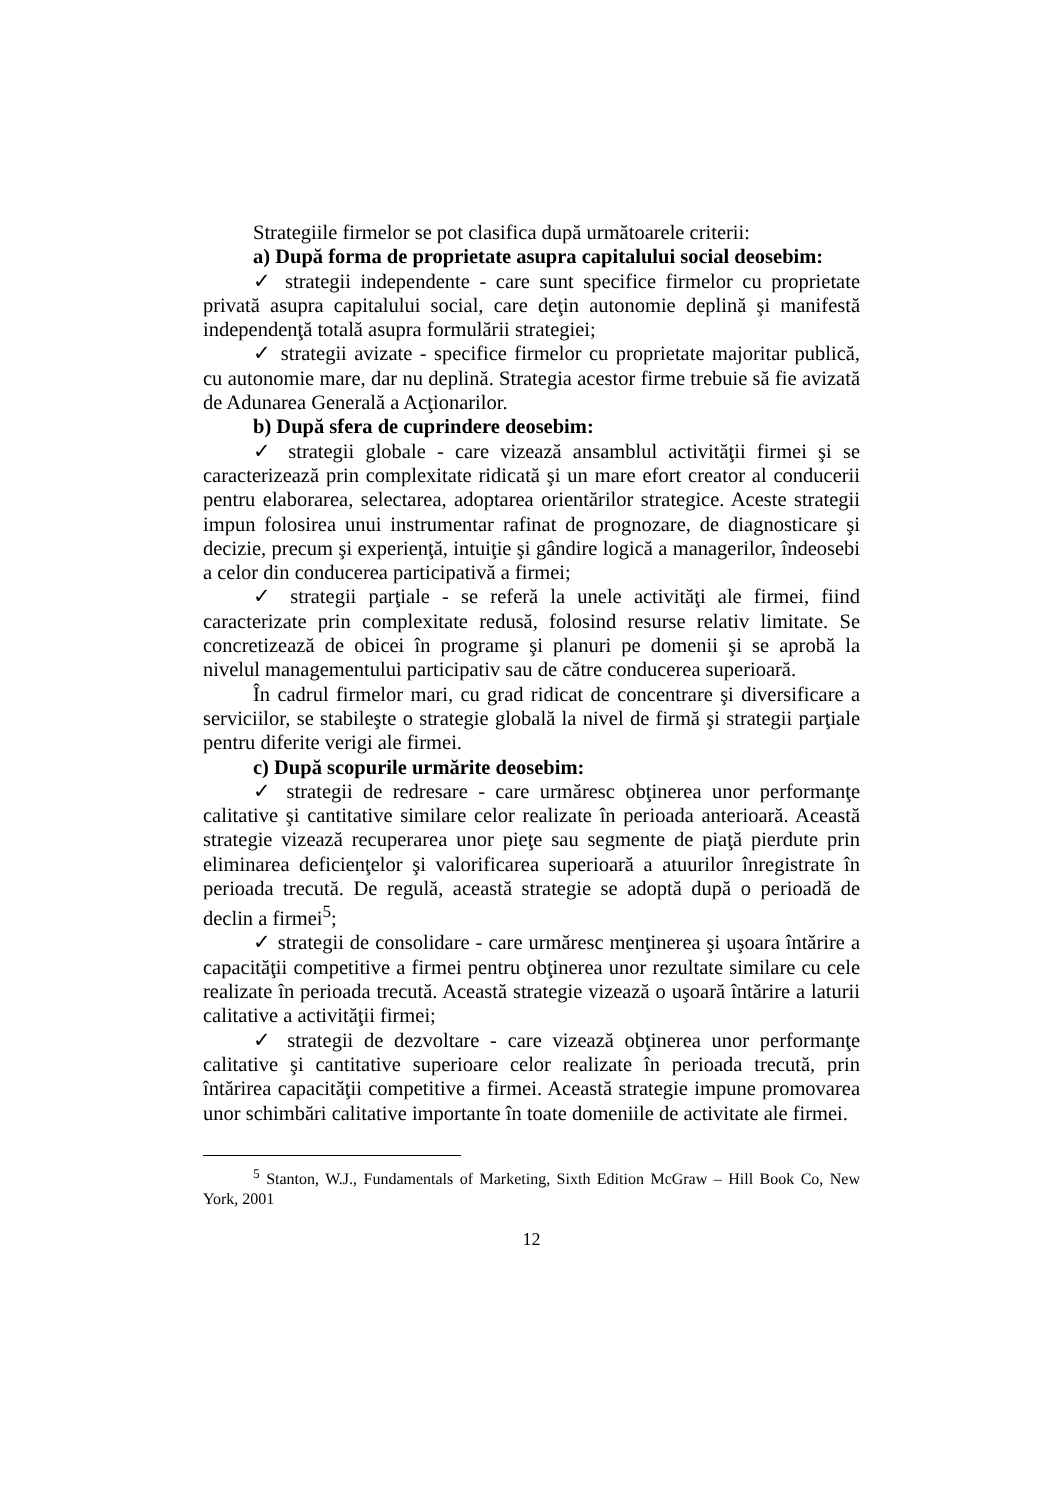Strategiile firmelor se pot clasifica după următoarele criterii:
a) După forma de proprietate asupra capitalului social deosebim:
✓ strategii independente - care sunt specifice firmelor cu proprietate privată asupra capitalului social, care deţin autonomie deplină şi manifestă independenţă totală asupra formulării strategiei;
✓ strategii avizate - specifice firmelor cu proprietate majoritar publică, cu autonomie mare, dar nu deplină. Strategia acestor firme trebuie să fie avizată de Adunarea Generală a Acţionarilor.
b) După sfera de cuprindere deosebim:
✓ strategii globale - care vizează ansamblul activităţii firmei şi se caracterizează prin complexitate ridicată şi un mare efort creator al conducerii pentru elaborarea, selectarea, adoptarea orientărilor strategice. Aceste strategii impun folosirea unui instrumentar rafinat de prognozare, de diagnosticare şi decizie, precum şi experienţă, intuiţie şi gândire logică a managerilor, îndeosebi a celor din conducerea participativă a firmei;
✓ strategii parţiale - se referă la unele activităţi ale firmei, fiind caracterizate prin complexitate redusă, folosind resurse relativ limitate. Se concretizează de obicei în programe şi planuri pe domenii şi se aprobă la nivelul managementului participativ sau de către conducerea superioară.
În cadrul firmelor mari, cu grad ridicat de concentrare şi diversificare a serviciilor, se stabileşte o strategie globală la nivel de firmă şi strategii parţiale pentru diferite verigi ale firmei.
c) După scopurile urmărite deosebim:
✓ strategii de redresare - care urmăresc obţinerea unor performanţe calitative şi cantitative similare celor realizate în perioada anterioară. Această strategie vizează recuperarea unor pieţe sau segmente de piaţă pierdute prin eliminarea deficienţelor şi valorificarea superioară a atuurilor înregistrate în perioada trecută. De regulă, această strategie se adoptă după o perioadă de declin a firmei<sup>5</sup>;
✓ strategii de consolidare - care urmăresc menţinerea şi uşoara întărire a capacităţii competitive a firmei pentru obţinerea unor rezultate similare cu cele realizate în perioada trecută. Această strategie vizează o uşoară întărire a laturii calitative a activităţii firmei;
✓ strategii de dezvoltare - care vizează obţinerea unor performanţe calitative şi cantitative superioare celor realizate în perioada trecută, prin întărirea capacităţii competitive a firmei. Această strategie impune promovarea unor schimbări calitative importante în toate domeniile de activitate ale firmei.
<sup>5</sup> Stanton, W.J., Fundamentals of Marketing, Sixth Edition McGraw – Hill Book Co, New York, 2001
12